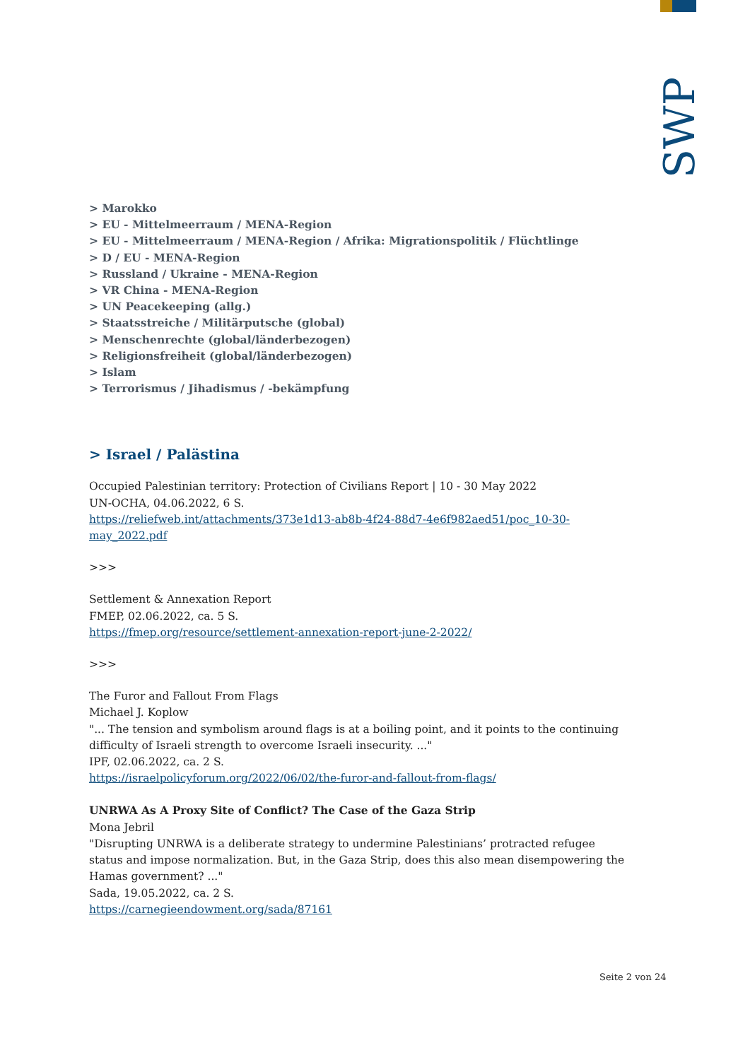SWP
> Marokko
> EU - Mittelmeerraum / MENA-Region
> EU - Mittelmeerraum / MENA-Region / Afrika: Migrationspolitik / Flüchtlinge
> D / EU - MENA-Region
> Russland / Ukraine - MENA-Region
> VR China - MENA-Region
> UN Peacekeeping (allg.)
> Staatsstreiche / Militärputsche (global)
> Menschenrechte (global/länderbezogen)
> Religionsfreiheit (global/länderbezogen)
> Islam
> Terrorismus / Jihadismus / -bekämpfung
> Israel / Palästina
Occupied Palestinian territory: Protection of Civilians Report | 10 - 30 May 2022
UN-OCHA, 04.06.2022, 6 S.
https://reliefweb.int/attachments/373e1d13-ab8b-4f24-88d7-4e6f982aed51/poc_10-30-may_2022.pdf
>>>
Settlement & Annexation Report
FMEP, 02.06.2022, ca. 5 S.
https://fmep.org/resource/settlement-annexation-report-june-2-2022/
>>>
The Furor and Fallout From Flags
Michael J. Koplow
"... The tension and symbolism around flags is at a boiling point, and it points to the continuing difficulty of Israeli strength to overcome Israeli insecurity. ..."
IPF, 02.06.2022, ca. 2 S.
https://israelpolicyforum.org/2022/06/02/the-furor-and-fallout-from-flags/
UNRWA As A Proxy Site of Conflict? The Case of the Gaza Strip
Mona Jebril
"Disrupting UNRWA is a deliberate strategy to undermine Palestinians’ protracted refugee status and impose normalization. But, in the Gaza Strip, does this also mean disempowering the Hamas government? ..."
Sada, 19.05.2022, ca. 2 S.
https://carnegieendowment.org/sada/87161
Seite 2 von 24